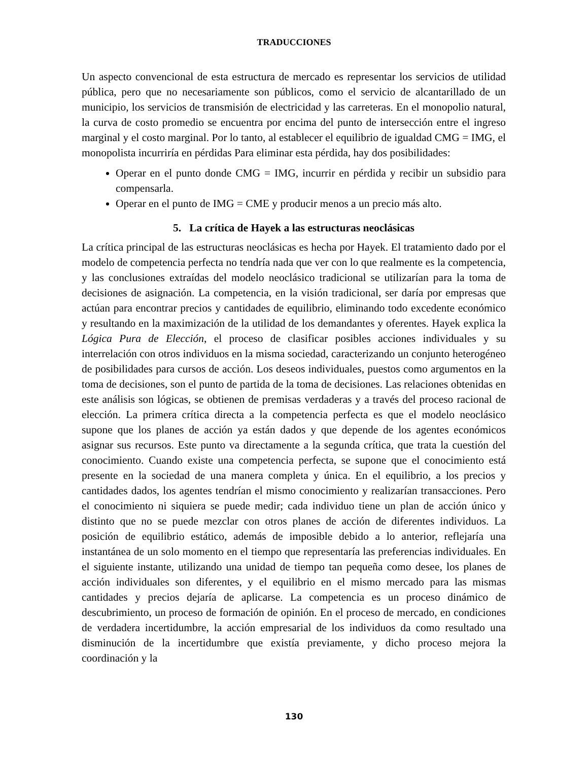TRADUCCIONES
Un aspecto convencional de esta estructura de mercado es representar los servicios de utilidad pública, pero que no necesariamente son públicos, como el servicio de alcantarillado de un municipio, los servicios de transmisión de electricidad y las carreteras. En el monopolio natural, la curva de costo promedio se encuentra por encima del punto de intersección entre el ingreso marginal y el costo marginal. Por lo tanto, al establecer el equilibrio de igualdad CMG = IMG, el monopolista incurriría en pérdidas Para eliminar esta pérdida, hay dos posibilidades:
Operar en el punto donde CMG = IMG, incurrir en pérdida y recibir un subsidio para compensarla.
Operar en el punto de IMG = CME y producir menos a un precio más alto.
5. La crítica de Hayek a las estructuras neoclásicas
La crítica principal de las estructuras neoclásicas es hecha por Hayek. El tratamiento dado por el modelo de competencia perfecta no tendría nada que ver con lo que realmente es la competencia, y las conclusiones extraídas del modelo neoclásico tradicional se utilizarían para la toma de decisiones de asignación. La competencia, en la visión tradicional, ser daría por empresas que actúan para encontrar precios y cantidades de equilibrio, eliminando todo excedente económico y resultando en la maximización de la utilidad de los demandantes y oferentes. Hayek explica la Lógica Pura de Elección, el proceso de clasificar posibles acciones individuales y su interrelación con otros individuos en la misma sociedad, caracterizando un conjunto heterogéneo de posibilidades para cursos de acción. Los deseos individuales, puestos como argumentos en la toma de decisiones, son el punto de partida de la toma de decisiones. Las relaciones obtenidas en este análisis son lógicas, se obtienen de premisas verdaderas y a través del proceso racional de elección. La primera crítica directa a la competencia perfecta es que el modelo neoclásico supone que los planes de acción ya están dados y que depende de los agentes económicos asignar sus recursos. Este punto va directamente a la segunda crítica, que trata la cuestión del conocimiento. Cuando existe una competencia perfecta, se supone que el conocimiento está presente en la sociedad de una manera completa y única. En el equilibrio, a los precios y cantidades dados, los agentes tendrían el mismo conocimiento y realizarían transacciones. Pero el conocimiento ni siquiera se puede medir; cada individuo tiene un plan de acción único y distinto que no se puede mezclar con otros planes de acción de diferentes individuos. La posición de equilibrio estático, además de imposible debido a lo anterior, reflejaría una instantánea de un solo momento en el tiempo que representaría las preferencias individuales. En el siguiente instante, utilizando una unidad de tiempo tan pequeña como desee, los planes de acción individuales son diferentes, y el equilibrio en el mismo mercado para las mismas cantidades y precios dejaría de aplicarse. La competencia es un proceso dinámico de descubrimiento, un proceso de formación de opinión. En el proceso de mercado, en condiciones de verdadera incertidumbre, la acción empresarial de los individuos da como resultado una disminución de la incertidumbre que existía previamente, y dicho proceso mejora la coordinación y la
130